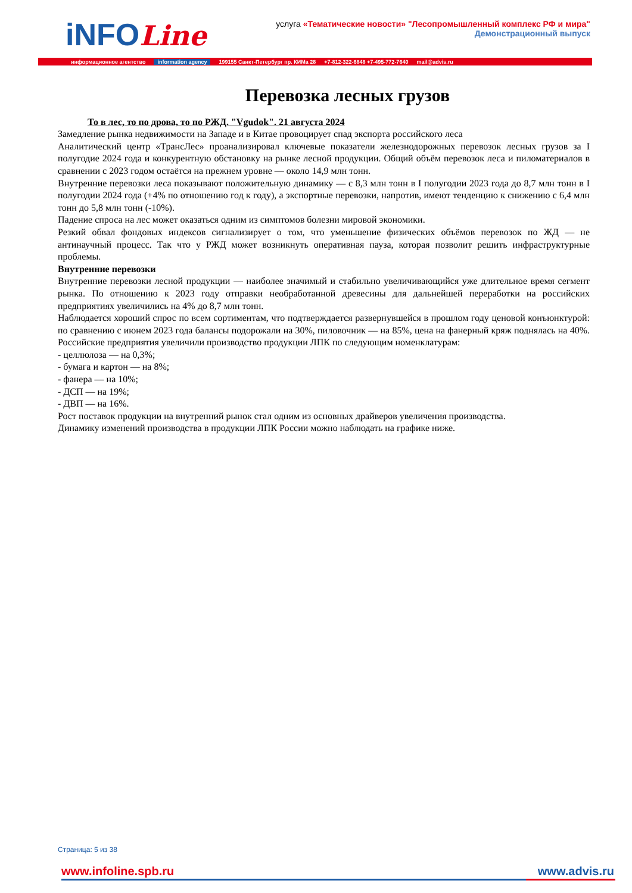iNFOLine
услуга «Тематические новости» "Лесопромышленный комплекс РФ и мира"
Демонстрационный выпуск
информационное агентство information agency 199155 Санкт-Петербург пр. КИМа 28 +7-812-322-6848 +7-495-772-7640 mail@advis.ru
Перевозка лесных грузов
То в лес, то по дрова, то по РЖД. "Vgudok". 21 августа 2024
Замедление рынка недвижимости на Западе и в Китае провоцирует спад экспорта российского леса
Аналитический центр «ТрансЛес» проанализировал ключевые показатели железнодорожных перевозок лесных грузов за I полугодие 2024 года и конкурентную обстановку на рынке лесной продукции. Общий объём перевозок леса и пиломатериалов в сравнении с 2023 годом остаётся на прежнем уровне — около 14,9 млн тонн.
Внутренние перевозки леса показывают положительную динамику — с 8,3 млн тонн в I полугодии 2023 года до 8,7 млн тонн в I полугодии 2024 года (+4% по отношению год к году), а экспортные перевозки, напротив, имеют тенденцию к снижению с 6,4 млн тонн до 5,8 млн тонн (-10%).
Падение спроса на лес может оказаться одним из симптомов болезни мировой экономики.
Резкий обвал фондовых индексов сигнализирует о том, что уменьшение физических объёмов перевозок по ЖД — не антинаучный процесс. Так что у РЖД может возникнуть оперативная пауза, которая позволит решить инфраструктурные проблемы.
Внутренние перевозки
Внутренние перевозки лесной продукции — наиболее значимый и стабильно увеличивающийся уже длительное время сегмент рынка. По отношению к 2023 году отправки необработанной древесины для дальнейшей переработки на российских предприятиях увеличились на 4% до 8,7 млн тонн.
Наблюдается хороший спрос по всем сортиментам, что подтверждается развернувшейся в прошлом году ценовой конъюнктурой: по сравнению с июнем 2023 года балансы подорожали на 30%, пиловочник — на 85%, цена на фанерный кряж поднялась на 40%. Российские предприятия увеличили производство продукции ЛПК по следующим номенклатурам:
- целлюлоза — на 0,3%;
- бумага и картон — на 8%;
- фанера — на 10%;
- ДСП — на 19%;
- ДВП — на 16%.
Рост поставок продукции на внутренний рынок стал одним из основных драйверов увеличения производства.
Динамику изменений производства в продукции ЛПК России можно наблюдать на графике ниже.
Страница: 5 из 38
www.infoline.spb.ru www.advis.ru